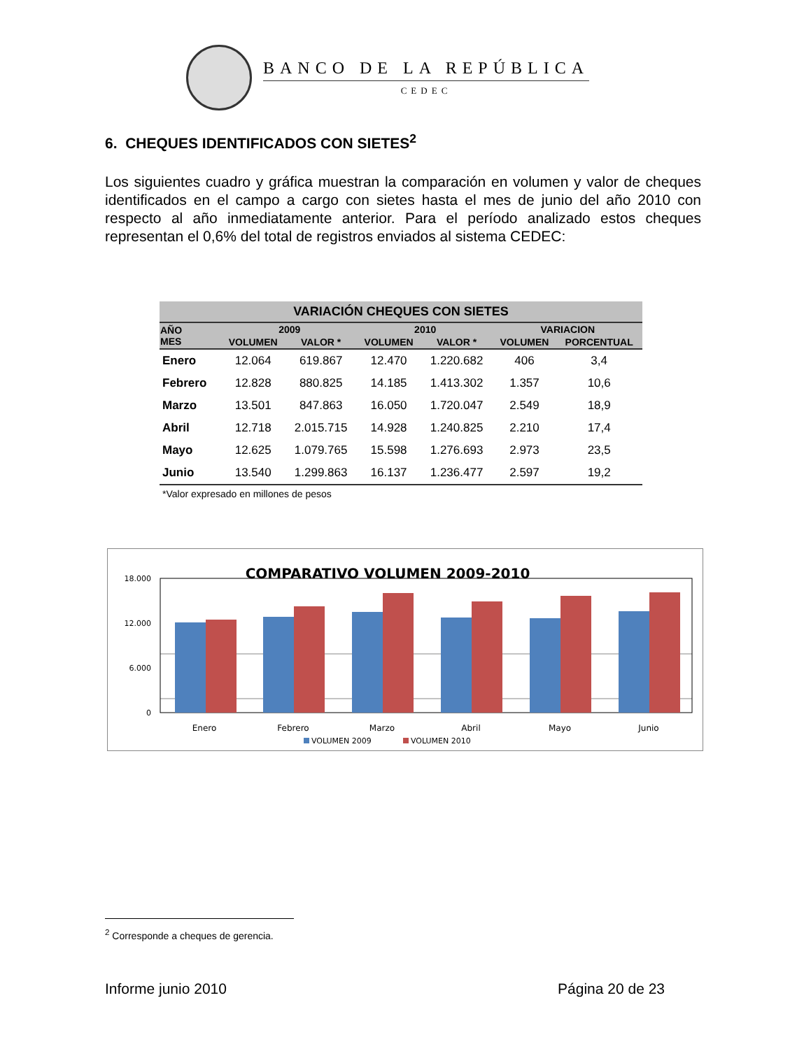BANCO DE LA REPÚBLICA
CEDEC
6. CHEQUES IDENTIFICADOS CON SIETES<sup>2</sup>
Los siguientes cuadro y gráfica muestran la comparación en volumen y valor de cheques identificados en el campo a cargo con sietes hasta el mes de junio del año 2010 con respecto al año inmediatamente anterior. Para el período analizado estos cheques representan el 0,6% del total de registros enviados al sistema CEDEC:
| VARIACIÓN CHEQUES CON SIETES | | | | | | |
| --- | --- | --- | --- | --- | --- | --- |
| AÑO MES | 2009 | | 2010 | | VARIACION | |
| | VOLUMEN | VALOR * | VOLUMEN | VALOR * | VOLUMEN | PORCENTUAL |
| Enero | 12.064 | 619.867 | 12.470 | 1.220.682 | 406 | 3,4 |
| Febrero | 12.828 | 880.825 | 14.185 | 1.413.302 | 1.357 | 10,6 |
| Marzo | 13.501 | 847.863 | 16.050 | 1.720.047 | 2.549 | 18,9 |
| Abril | 12.718 | 2.015.715 | 14.928 | 1.240.825 | 2.210 | 17,4 |
| Mayo | 12.625 | 1.079.765 | 15.598 | 1.276.693 | 2.973 | 23,5 |
| Junio | 13.540 | 1.299.863 | 16.137 | 1.236.477 | 2.597 | 19,2 |
*Valor expresado en millones de pesos
COMPARATIVO VOLUMEN 2009-2010
18.000
12.000
6.000
0
Enero
Febrero
Marzo
Abril
Mayo
Junio
VOLUMEN 2009
VOLUMEN 2010
<sup>2</sup> Corresponde a cheques de gerencia.
Informe junio 2010 Página 20 de 23